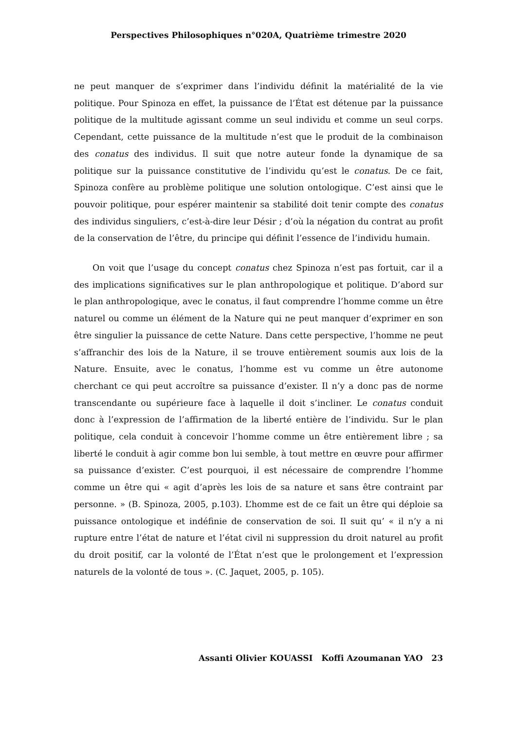Perspectives Philosophiques n°020A, Quatrième trimestre 2020
ne peut manquer de s’exprimer dans l’individu définit la matérialité de la vie politique. Pour Spinoza en effet, la puissance de l’État est détenue par la puissance politique de la multitude agissant comme un seul individu et comme un seul corps. Cependant, cette puissance de la multitude n’est que le produit de la combinaison des conatus des individus. Il suit que notre auteur fonde la dynamique de sa politique sur la puissance constitutive de l’individu qu’est le conatus. De ce fait, Spinoza confère au problème politique une solution ontologique. C’est ainsi que le pouvoir politique, pour espérer maintenir sa stabilité doit tenir compte des conatus des individus singuliers, c’est-à-dire leur Désir ; d’où la négation du contrat au profit de la conservation de l’être, du principe qui définit l’essence de l’individu humain.
On voit que l’usage du concept conatus chez Spinoza n’est pas fortuit, car il a des implications significatives sur le plan anthropologique et politique. D’abord sur le plan anthropologique, avec le conatus, il faut comprendre l’homme comme un être naturel ou comme un élément de la Nature qui ne peut manquer d’exprimer en son être singulier la puissance de cette Nature. Dans cette perspective, l’homme ne peut s’affranchir des lois de la Nature, il se trouve entièrement soumis aux lois de la Nature. Ensuite, avec le conatus, l’homme est vu comme un être autonome cherchant ce qui peut accroître sa puissance d’exister. Il n’y a donc pas de norme transcendante ou supérieure face à laquelle il doit s’incliner. Le conatus conduit donc à l’expression de l’affirmation de la liberté entière de l’individu. Sur le plan politique, cela conduit à concevoir l’homme comme un être entièrement libre ; sa liberté le conduit à agir comme bon lui semble, à tout mettre en œuvre pour affirmer sa puissance d’exister. C’est pourquoi, il est nécessaire de comprendre l’homme comme un être qui « agit d’après les lois de sa nature et sans être contraint par personne. » (B. Spinoza, 2005, p.103). L’homme est de ce fait un être qui déploie sa puissance ontologique et indéfinie de conservation de soi. Il suit qu’ « il n’y a ni rupture entre l’état de nature et l’état civil ni suppression du droit naturel au profit du droit positif, car la volonté de l’État n’est que le prolongement et l’expression naturels de la volonté de tous ». (C. Jaquet, 2005, p. 105).
Assanti Olivier KOUASSI Koffi Azoumanan YAO 23